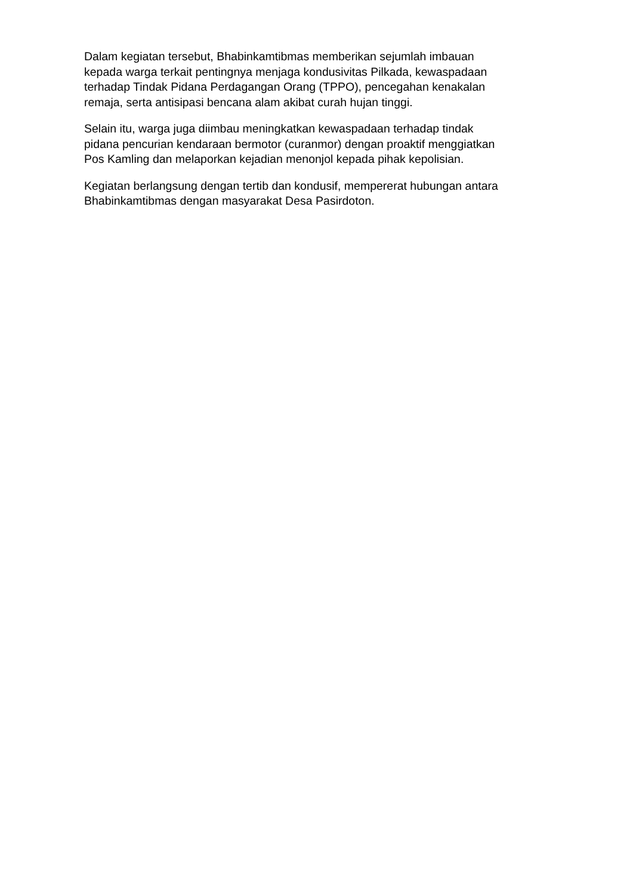Dalam kegiatan tersebut, Bhabinkamtibmas memberikan sejumlah imbauan
kepada warga terkait pentingnya menjaga kondusivitas Pilkada, kewaspadaan
terhadap Tindak Pidana Perdagangan Orang (TPPO), pencegahan kenakalan
remaja, serta antisipasi bencana alam akibat curah hujan tinggi.
Selain itu, warga juga diimbau meningkatkan kewaspadaan terhadap tindak
pidana pencurian kendaraan bermotor (curanmor) dengan proaktif menggiatkan
Pos Kamling dan melaporkan kejadian menonjol kepada pihak kepolisian.
Kegiatan berlangsung dengan tertib dan kondusif, mempererat hubungan antara
Bhabinkamtibmas dengan masyarakat Desa Pasirdoton.